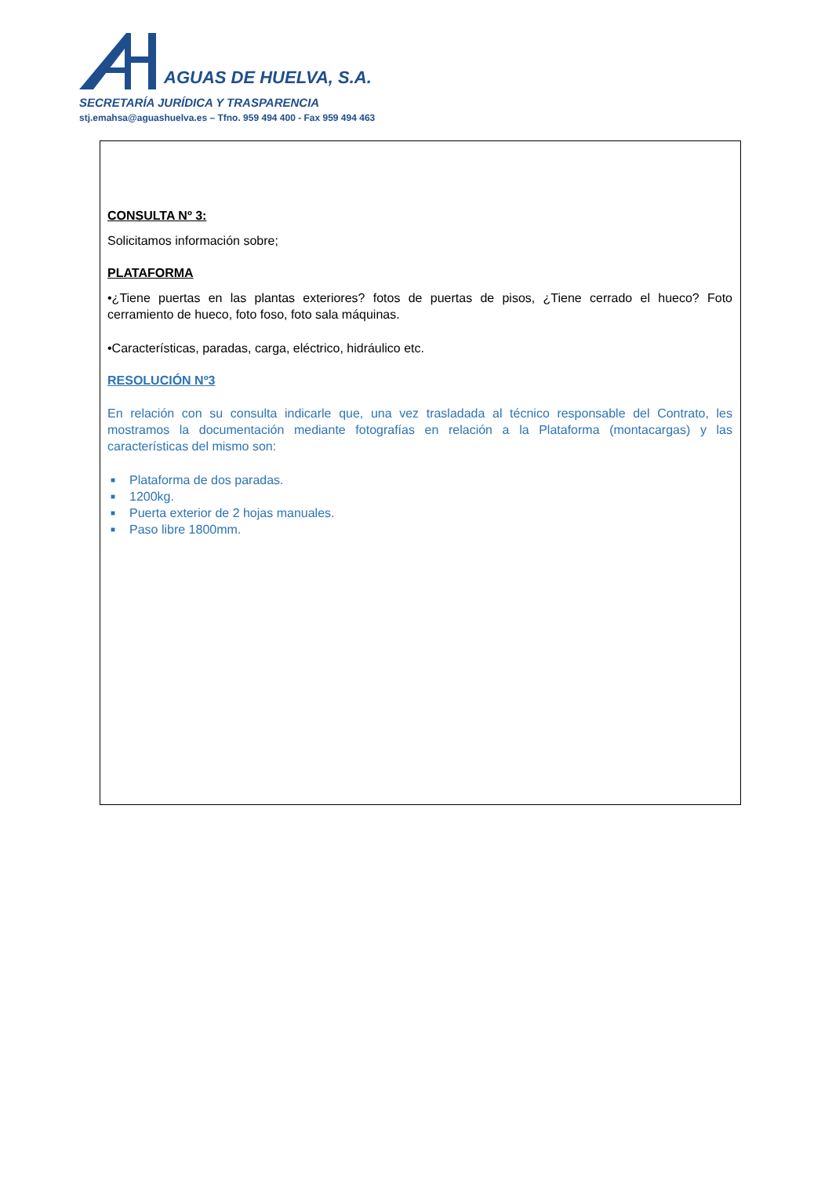AGUAS DE HUELVA, S.A.
SECRETARÍA JURÍDICA Y TRASPARENCIA
stj.emahsa@aguashuelva.es – Tfno. 959 494 400 - Fax 959 494 463
CONSULTA Nº 3:
Solicitamos información sobre;
PLATAFORMA
•¿Tiene puertas en las plantas exteriores? fotos de puertas de pisos, ¿Tiene cerrado el hueco? Foto cerramiento de hueco, foto foso, foto sala máquinas.
•Características, paradas, carga, eléctrico, hidráulico etc.
RESOLUCIÓN Nº3
En relación con su consulta indicarle que, una vez trasladada al técnico responsable del Contrato, les mostramos la documentación mediante fotografías en relación a la Plataforma (montacargas) y las características del mismo son:
■ Plataforma de dos paradas.
■ 1200kg.
■ Puerta exterior de 2 hojas manuales.
■ Paso libre 1800mm.